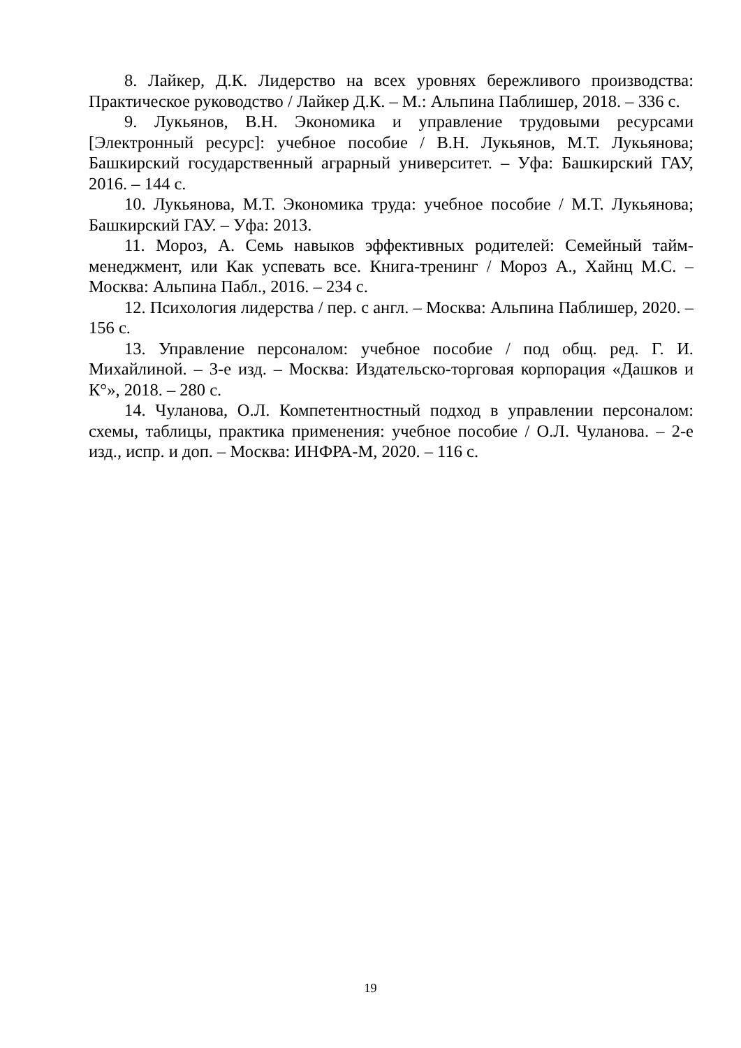8. Лайкер, Д.К. Лидерство на всех уровнях бережливого производства: Практическое руководство / Лайкер Д.К. – М.: Альпина Паблишер, 2018. – 336 с.
9. Лукьянов, В.Н. Экономика и управление трудовыми ресурсами [Электронный ресурс]: учебное пособие / В.Н. Лукьянов, М.Т. Лукьянова; Башкирский государственный аграрный университет. – Уфа: Башкирский ГАУ, 2016. – 144 с.
10. Лукьянова, М.Т. Экономика труда: учебное пособие / М.Т. Лукьянова; Башкирский ГАУ. – Уфа: 2013.
11. Мороз, А. Семь навыков эффективных родителей: Семейный тайм-менеджмент, или Как успевать все. Книга-тренинг / Мороз А., Хайнц М.С. – Москва: Альпина Пабл., 2016. – 234 с.
12. Психология лидерства / пер. с англ. – Москва: Альпина Паблишер, 2020. – 156 с.
13. Управление персоналом: учебное пособие / под общ. ред. Г. И. Михайлиной. – 3-е изд. – Москва: Издательско-торговая корпорация «Дашков и К°», 2018. – 280 с.
14. Чуланова, О.Л. Компетентностный подход в управлении персоналом: схемы, таблицы, практика применения: учебное пособие / О.Л. Чуланова. – 2-е изд., испр. и доп. – Москва: ИНФРА-М, 2020. – 116 с.
19